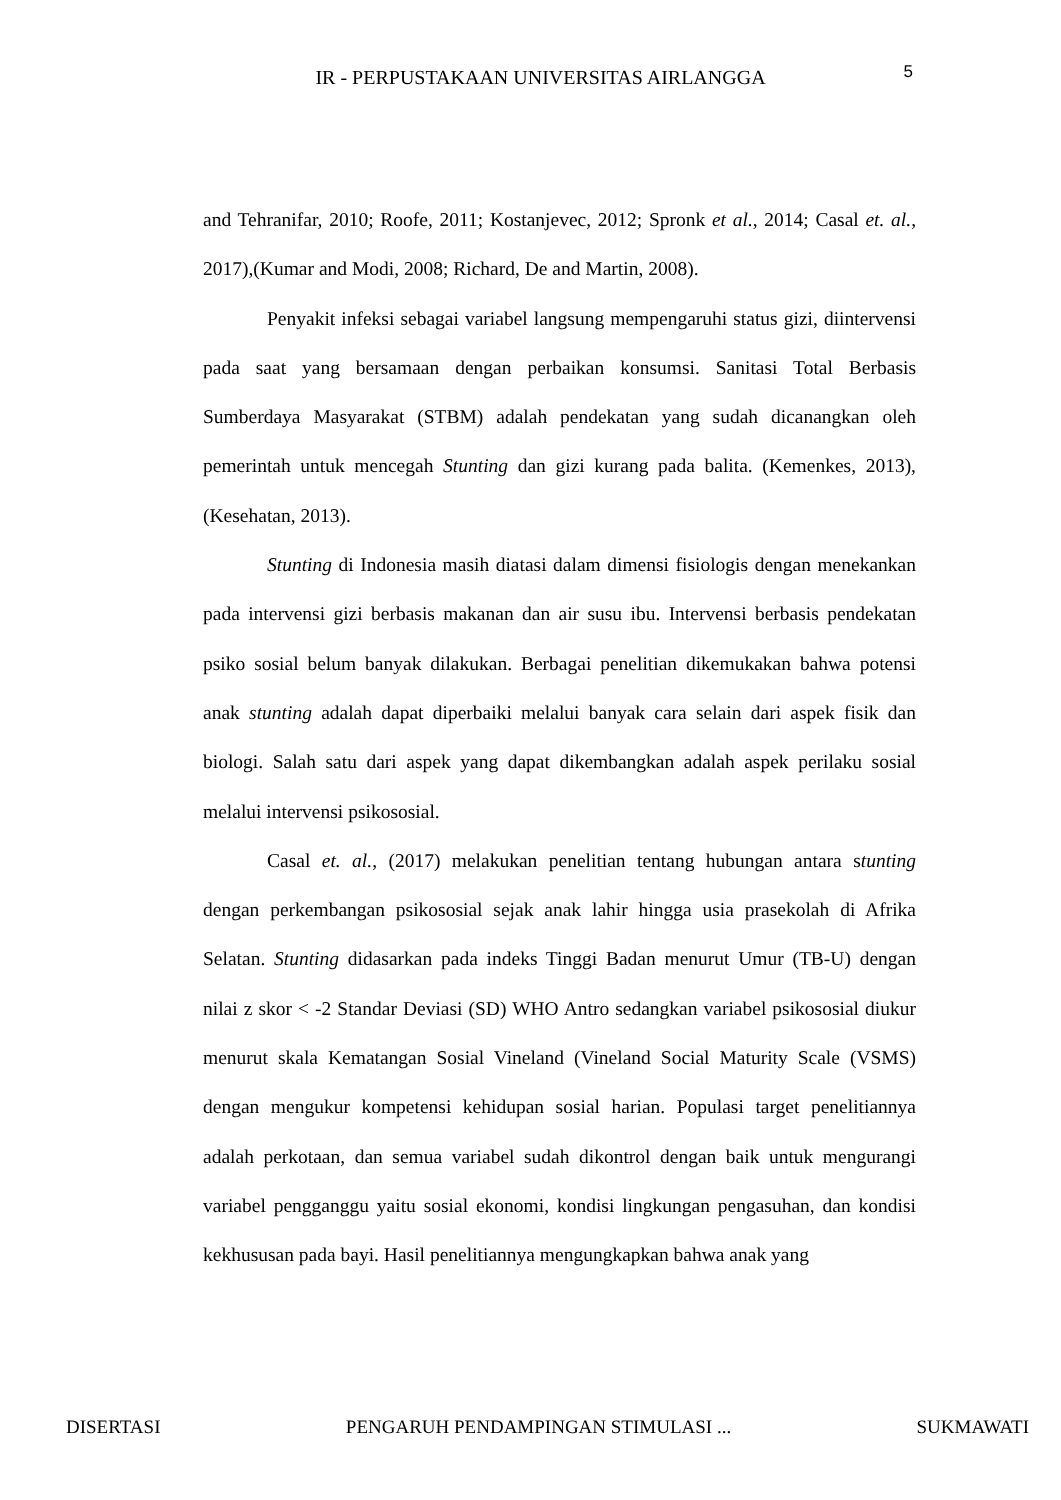IR - PERPUSTAKAAN UNIVERSITAS AIRLANGGA
5
and Tehranifar, 2010; Roofe, 2011; Kostanjevec, 2012; Spronk et al., 2014; Casal et. al., 2017),(Kumar and Modi, 2008; Richard, De and Martin, 2008).
Penyakit infeksi sebagai variabel langsung mempengaruhi status gizi, diintervensi pada saat yang bersamaan dengan perbaikan konsumsi. Sanitasi Total Berbasis Sumberdaya Masyarakat (STBM) adalah pendekatan yang sudah dicanangkan oleh pemerintah untuk mencegah Stunting dan gizi kurang pada balita. (Kemenkes, 2013), (Kesehatan, 2013).
Stunting di Indonesia masih diatasi dalam dimensi fisiologis dengan menekankan pada intervensi gizi berbasis makanan dan air susu ibu. Intervensi berbasis pendekatan psiko sosial belum banyak dilakukan. Berbagai penelitian dikemukakan bahwa potensi anak stunting adalah dapat diperbaiki melalui banyak cara selain dari aspek fisik dan biologi. Salah satu dari aspek yang dapat dikembangkan adalah aspek perilaku sosial melalui intervensi psikososial.
Casal et. al., (2017) melakukan penelitian tentang hubungan antara stunting dengan perkembangan psikososial sejak anak lahir hingga usia prasekolah di Afrika Selatan. Stunting didasarkan pada indeks Tinggi Badan menurut Umur (TB-U) dengan nilai z skor < -2 Standar Deviasi (SD) WHO Antro sedangkan variabel psikososial diukur menurut skala Kematangan Sosial Vineland (Vineland Social Maturity Scale (VSMS) dengan mengukur kompetensi kehidupan sosial harian. Populasi target penelitiannya adalah perkotaan, dan semua variabel sudah dikontrol dengan baik untuk mengurangi variabel pengganggu yaitu sosial ekonomi, kondisi lingkungan pengasuhan, dan kondisi kekhususan pada bayi. Hasil penelitiannya mengungkapkan bahwa anak yang
DISERTASI PENGARUH PENDAMPINGAN STIMULASI ... SUKMAWATI